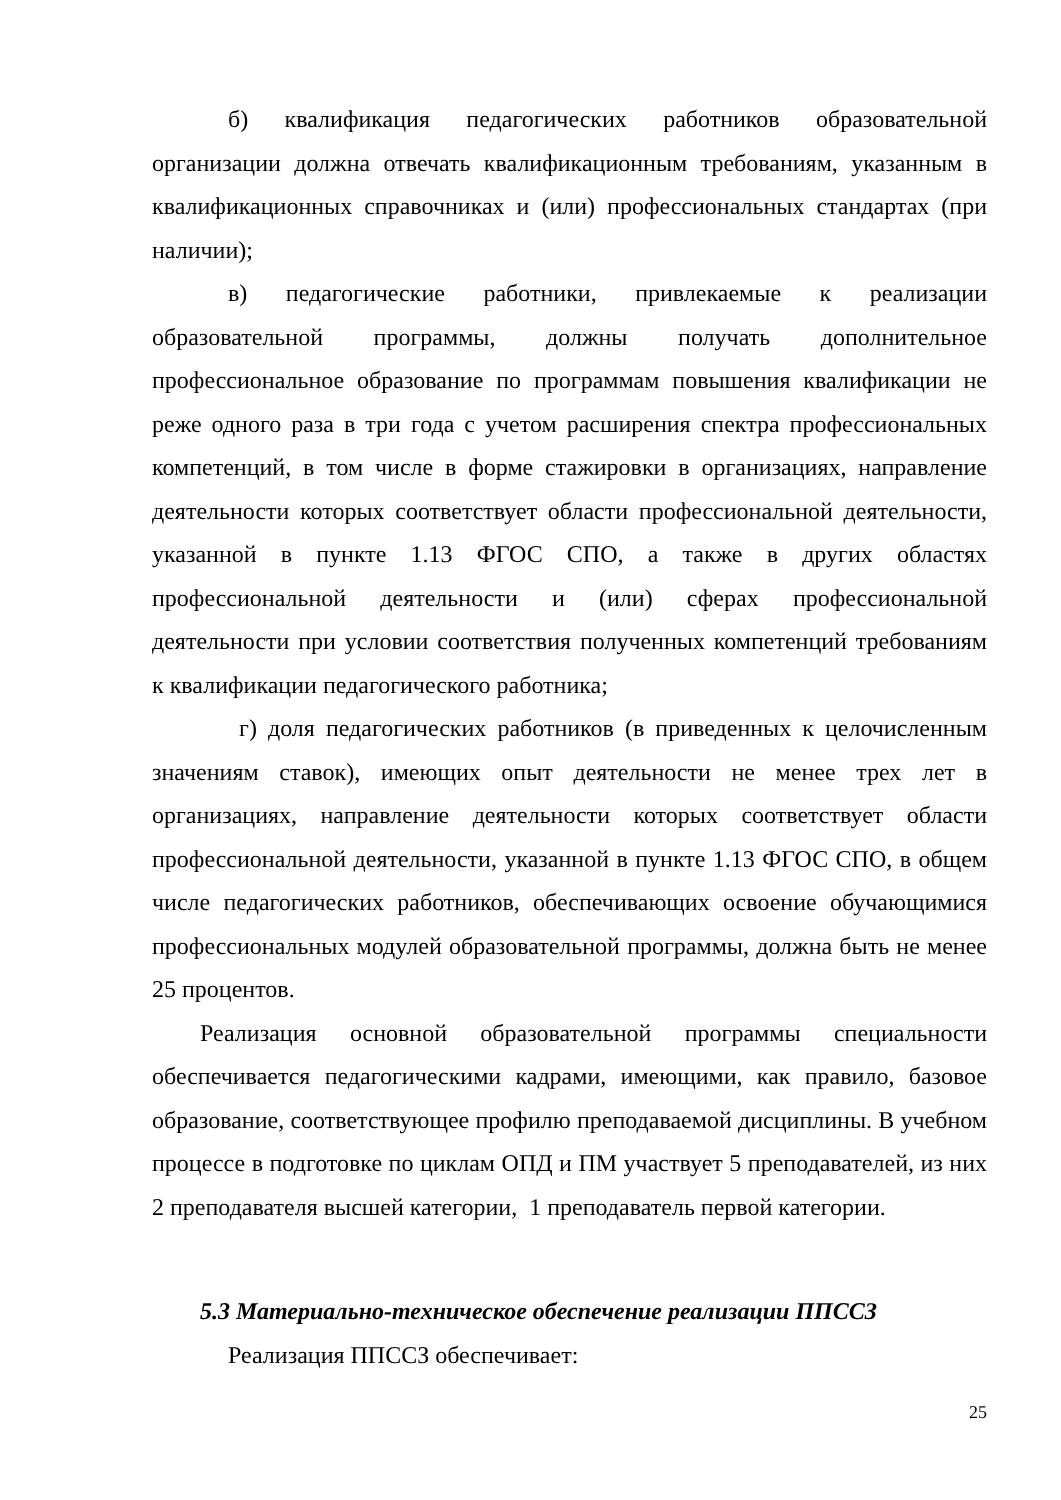б) квалификация педагогических работников образовательной организации должна отвечать квалификационным требованиям, указанным в квалификационных справочниках и (или) профессиональных стандартах (при наличии);
в) педагогические работники, привлекаемые к реализации образовательной программы, должны получать дополнительное профессиональное образование по программам повышения квалификации не реже одного раза в три года с учетом расширения спектра профессиональных компетенций, в том числе в форме стажировки в организациях, направление деятельности которых соответствует области профессиональной деятельности, указанной в пункте 1.13 ФГОС СПО, а также в других областях профессиональной деятельности и (или) сферах профессиональной деятельности при условии соответствия полученных компетенций требованиям к квалификации педагогического работника;
г) доля педагогических работников (в приведенных к целочисленным значениям ставок), имеющих опыт деятельности не менее трех лет в организациях, направление деятельности которых соответствует области профессиональной деятельности, указанной в пункте 1.13 ФГОС СПО, в общем числе педагогических работников, обеспечивающих освоение обучающимися профессиональных модулей образовательной программы, должна быть не менее 25 процентов.
Реализация основной образовательной программы специальности обеспечивается педагогическими кадрами, имеющими, как правило, базовое образование, соответствующее профилю преподаваемой дисциплины. В учебном процессе в подготовке по циклам ОПД и ПМ участвует 5 преподавателей, из них 2 преподавателя высшей категории, 1 преподаватель первой категории.
5.3 Материально-техническое обеспечение реализации ППССЗ
Реализация ППССЗ обеспечивает:
25